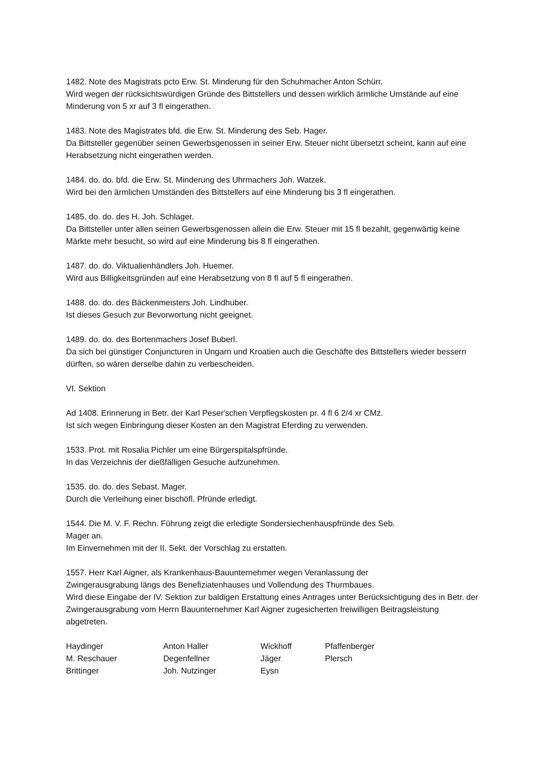1482. Note des Magistrats pcto Erw. St. Minderung für den Schuhmacher Anton Schürr.
Wird wegen der rücksichtswürdigen Gründe des Bittstellers und dessen wirklich ärmliche Umstände auf eine Minderung von 5 xr auf 3 fl eingerathen.
1483. Note des Magistrates bfd. die Erw. St. Minderung des Seb. Hager.
Da Bittsteller gegenüber seinen Gewerbsgenossen in seiner Erw. Steuer nicht übersetzt scheint, kann auf eine Herabsetzung nicht eingerathen werden.
1484. do. do. bfd. die Erw. St. Minderung des Uhrmachers Joh. Watzek.
Wird bei den ärmlichen Umständen des Bittstellers auf eine Minderung bis 3 fl eingerathen.
1485. do. do. des H. Joh. Schlager.
Da Bittsteller unter allen seinen Gewerbsgenossen allein die Erw. Steuer mit 15 fl bezahlt, gegenwärtig keine Märkte mehr besucht, so wird auf eine Minderung bis 8 fl eingerathen.
1487. do. do. Viktualienhändlers Joh. Huemer.
Wird aus Billigkeitsgründen auf eine Herabsetzung von 8 fl auf 5 fl eingerathen.
1488. do. do. des Bäckenmeisters Joh. Lindhuber.
Ist dieses Gesuch zur Bevorwortung nicht geeignet.
1489. do. do. des Bortenmachers Josef Buberl.
Da sich bei günstiger Conjuncturen in Ungarn und Kroatien auch die Geschäfte des Bittstellers wieder bessern dürften, so wären derselbe dahin zu verbescheiden.
VI. Sektion
Ad 1408. Erinnerung in Betr. der Karl Peser'schen Verpflegskosten pr. 4 fl 6 2/4 xr CMz.
Ist sich wegen Einbringung dieser Kosten an den Magistrat Eferding zu verwenden.
1533. Prot. mit Rosalia Pichler um eine Bürgerspitalspfründe.
In das Verzeichnis der dießfälligen Gesuche aufzunehmen.
1535. do. do. des Sebast. Mager.
Durch die Verleihung einer bischöfl. Pfründe erledigt.
1544. Die M. V. F. Rechn. Führung zeigt die erledigte Sondersiechenhauspfründe des Seb.
Mager an.
Im Einvernehmen mit der II. Sekt. der Vorschlag zu erstatten.
1557. Herr Karl Aigner, als Krankenhaus-Bauunternehmer wegen Veranlassung der
Zwingerausgrabung längs des Benefiziatenhauses und Vollendung des Thurmbaues.
Wird diese Eingabe der IV. Sektion zur baldigen Erstattung eines Antrages unter Berücksichtigung des in Betr. der Zwingerausgrabung vom Herrn Bauunternehmer Karl Aigner zugesicherten freiwilligen Beitragsleistung abgetreten.
| Haydinger | Anton Haller | Wickhoff | Pfaffenberger |
| M. Reschauer | Degenfellner | Jäger | Plersch |
| Brittinger | Joh. Nutzinger | Eysn | |